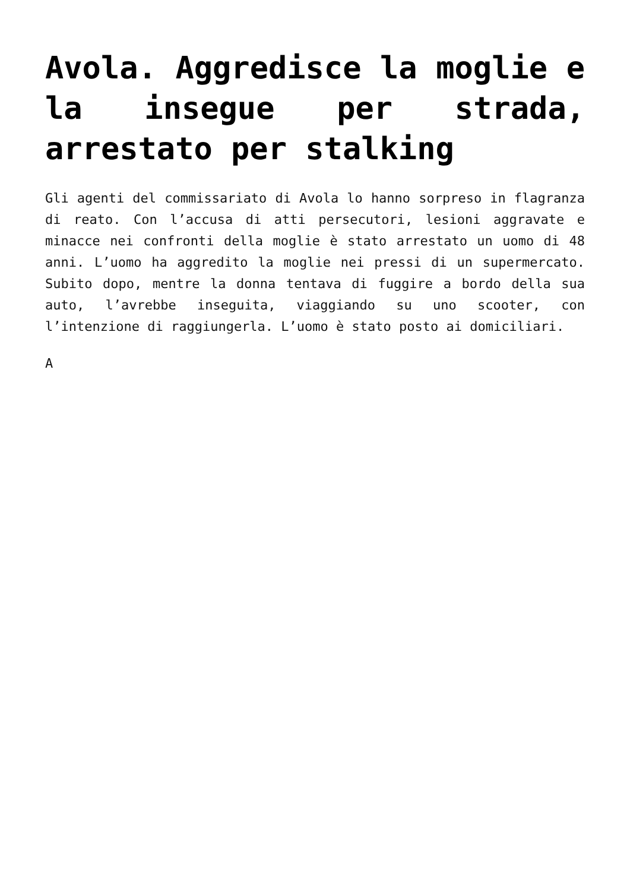Avola. Aggredisce la moglie e la insegue per strada, arrestato per stalking
Gli agenti del commissariato di Avola lo hanno sorpreso in flagranza di reato. Con l’accusa di atti persecutori, lesioni aggravate e minacce nei confronti della moglie è stato arrestato un uomo di 48 anni. L’uomo ha aggredito la moglie nei pressi di un supermercato. Subito dopo, mentre la donna tentava di fuggire a bordo della sua auto, l’avrebbe inseguita, viaggiando su uno scooter, con l’intenzione di raggiungerla. L’uomo è stato posto ai domiciliari.
A